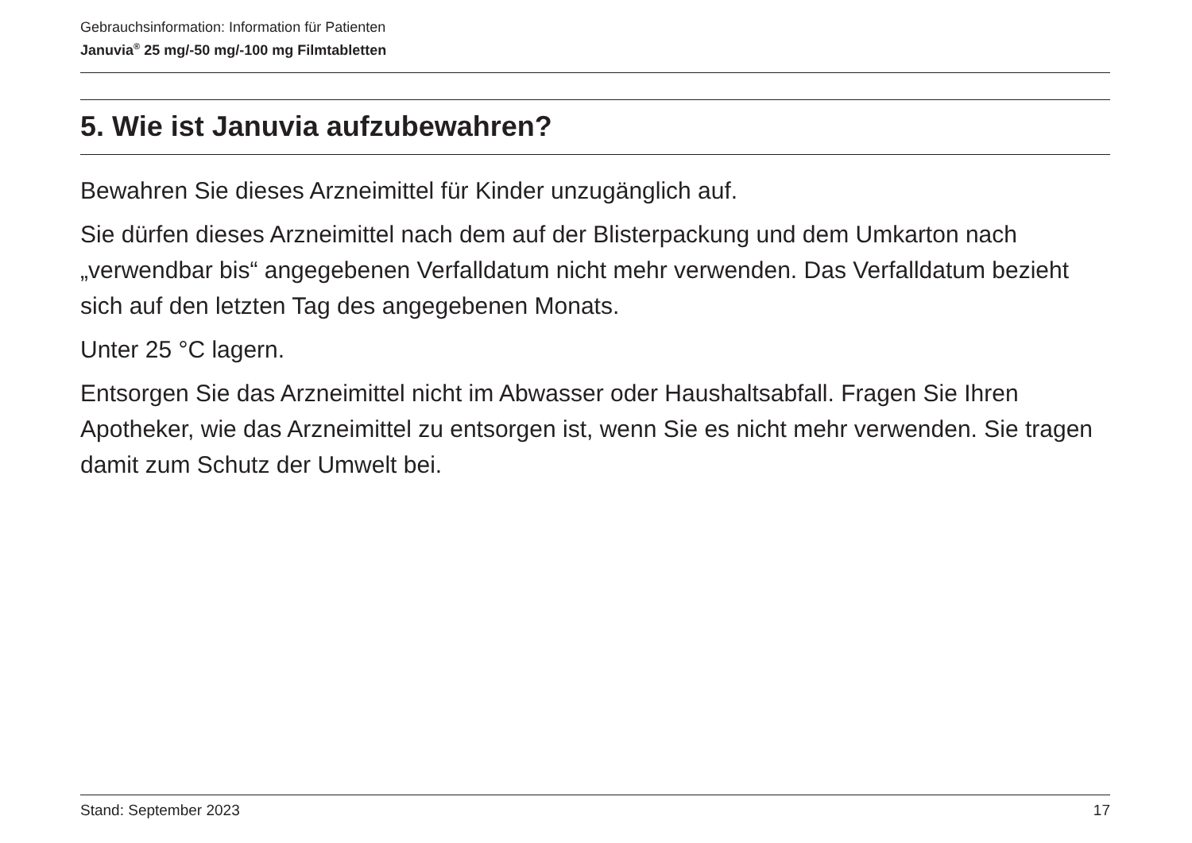Gebrauchsinformation: Information für Patienten
Januvia<sup>®</sup> 25 mg/-50 mg/-100 mg Filmtabletten
5. Wie ist Januvia aufzubewahren?
Bewahren Sie dieses Arzneimittel für Kinder unzugänglich auf.
Sie dürfen dieses Arzneimittel nach dem auf der Blisterpackung und dem Umkarton nach „verwendbar bis“ angegebenen Verfalldatum nicht mehr verwenden. Das Verfalldatum bezieht sich auf den letzten Tag des angegebenen Monats.
Unter 25 °C lagern.
Entsorgen Sie das Arzneimittel nicht im Abwasser oder Haushaltsabfall. Fragen Sie Ihren Apotheker, wie das Arzneimittel zu entsorgen ist, wenn Sie es nicht mehr verwenden. Sie tragen damit zum Schutz der Umwelt bei.
Stand: September 2023 17